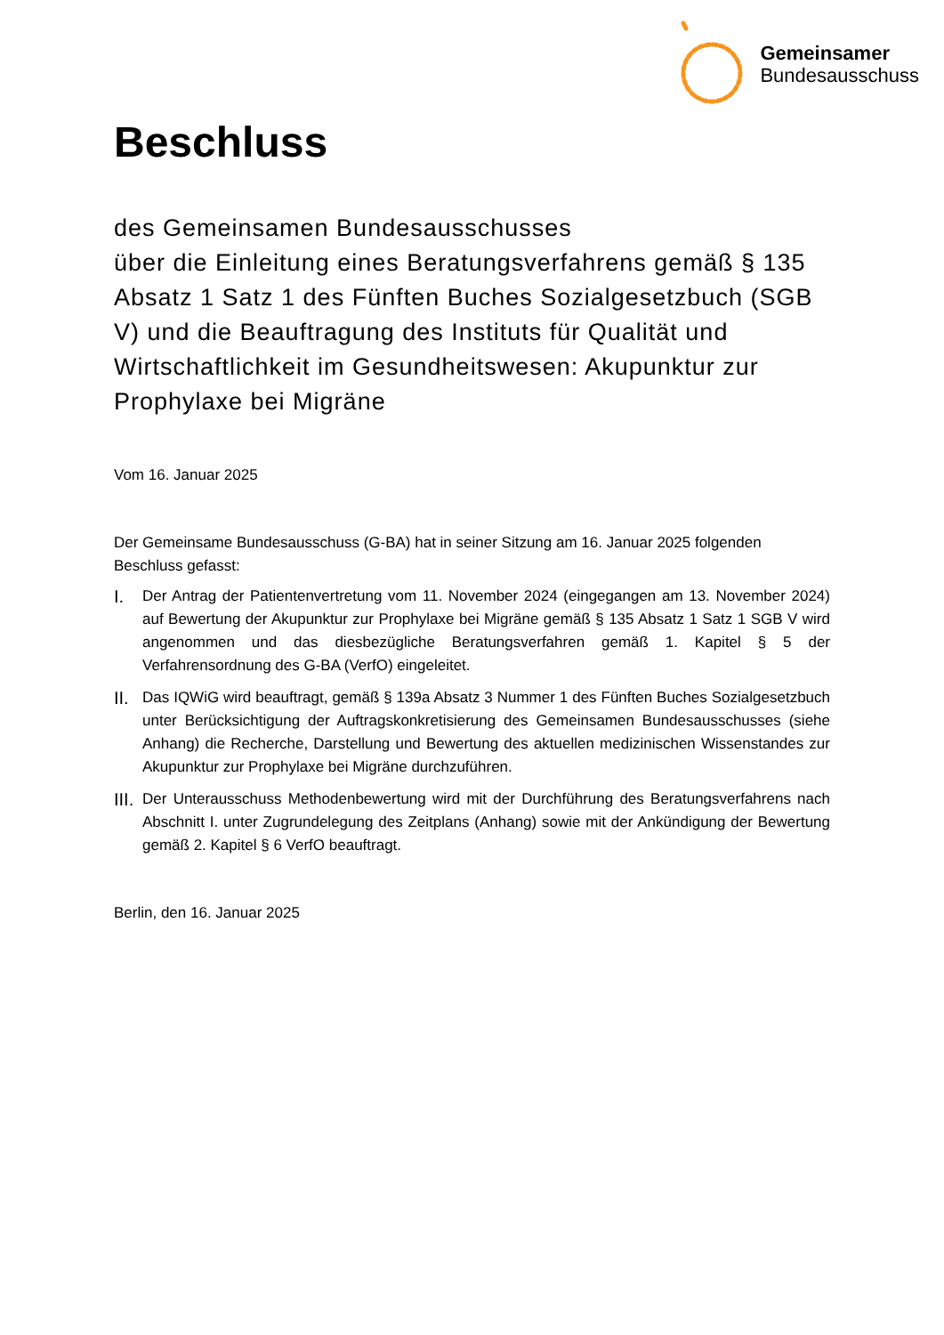Gemeinsamer
Bundesausschuss
Beschluss
des Gemeinsamen Bundesausschusses
über die Einleitung eines Beratungsverfahrens gemäß § 135 Absatz 1 Satz 1 des Fünften Buches Sozialgesetzbuch (SGB V) und die Beauftragung des Instituts für Qualität und Wirtschaftlichkeit im Gesundheitswesen: Akupunktur zur Prophylaxe bei Migräne
Vom 16. Januar 2025
Der Gemeinsame Bundesausschuss (G-BA) hat in seiner Sitzung am 16. Januar 2025 folgenden Beschluss gefasst:
I. Der Antrag der Patientenvertretung vom 11. November 2024 (eingegangen am 13. November 2024) auf Bewertung der Akupunktur zur Prophylaxe bei Migräne gemäß § 135 Absatz 1 Satz 1 SGB V wird angenommen und das diesbezügliche Beratungsverfahren gemäß 1. Kapitel § 5 der Verfahrensordnung des G-BA (VerfO) eingeleitet.
II. Das IQWiG wird beauftragt, gemäß § 139a Absatz 3 Nummer 1 des Fünften Buches Sozialgesetzbuch unter Berücksichtigung der Auftragskonkretisierung des Gemeinsamen Bundesausschusses (siehe Anhang) die Recherche, Darstellung und Bewertung des aktuellen medizinischen Wissenstandes zur Akupunktur zur Prophylaxe bei Migräne durchzuführen.
III. Der Unterausschuss Methodenbewertung wird mit der Durchführung des Beratungsverfahrens nach Abschnitt I. unter Zugrundelegung des Zeitplans (Anhang) sowie mit der Ankündigung der Bewertung gemäß 2. Kapitel § 6 VerfO beauftragt.
Berlin, den 16. Januar 2025